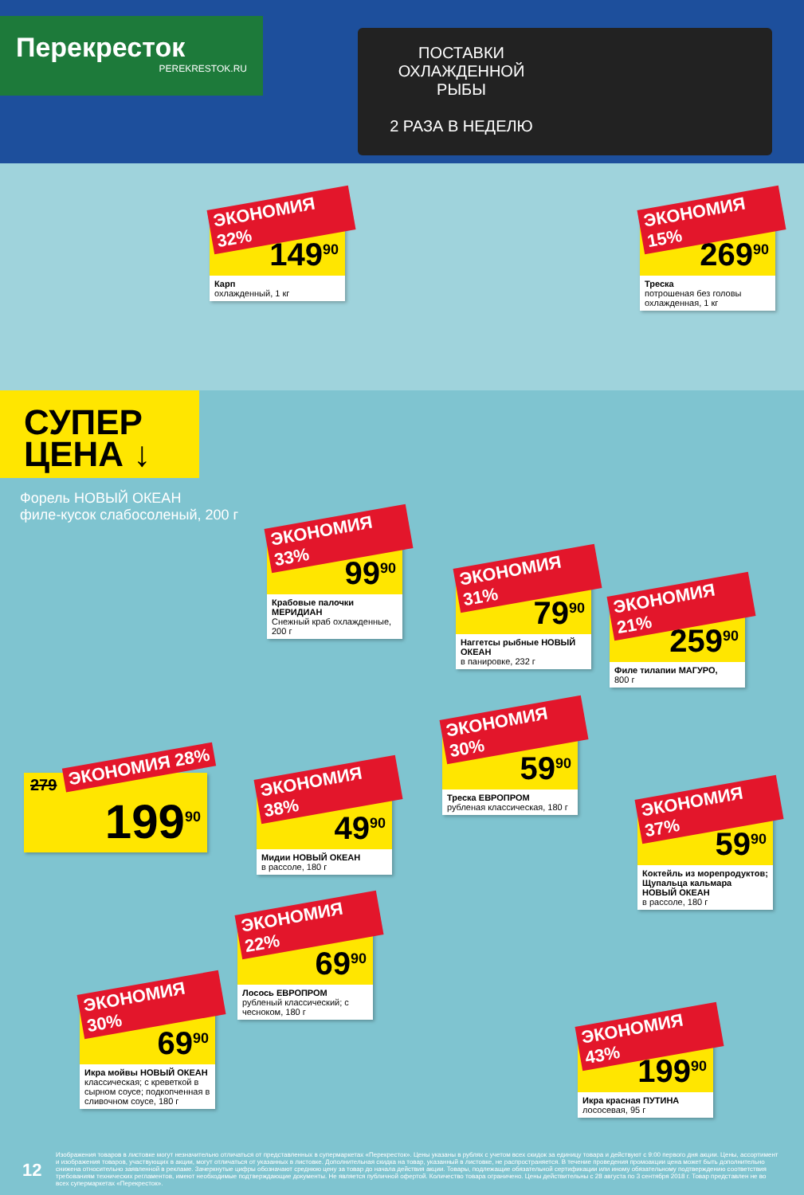Перекресток
PEREKRESTOK.RU
ПОСТАВКИ ОХЛАЖДЕННОЙ РЫБЫ
2 РАЗА В НЕДЕЛЮ
ЭКОНОМИЯ 32%
219
149<sup>90</sup>
Карп
охлажденный, 1 кг
ЭКОНОМИЯ 15%
319
269<sup>90</sup>
Треска
потрошеная без головы охлажденная, 1 кг
СУПЕР
ЦЕНА ↓
Форель НОВЫЙ ОКЕАН
филе-кусок слабосоленый, 200 г
ЭКОНОМИЯ 28%
279
199<sup>90</sup>
ЭКОНОМИЯ 33%
149
99<sup>90</sup>
Крабовые палочки МЕРИДИАН
Снежный краб охлажденные, 200 г
ЭКОНОМИЯ 31%
115
79<sup>90</sup>
Наггетсы рыбные НОВЫЙ ОКЕАН
в панировке, 232 г
ЭКОНОМИЯ 21%
329
259<sup>90</sup>
Филе тилапии МАГУРО,
800 г
ЭКОНОМИЯ 30%
85<sup>90</sup>
59<sup>90</sup>
Треска ЕВРОПРОМ
рубленая классическая, 180 г
ЭКОНОМИЯ 38%
79<sup>90</sup>
49<sup>90</sup>
Мидии НОВЫЙ ОКЕАН
в рассоле, 180 г
ЭКОНОМИЯ 37%
95
59<sup>90</sup>
Коктейль из морепродуктов; Щупальца кальмара НОВЫЙ ОКЕАН
в рассоле, 180 г
ЭКОНОМИЯ 22%
89<sup>90</sup>
69<sup>90</sup>
Лосось ЕВРОПРОМ
рубленый классический; с чесноком, 180 г
ЭКОНОМИЯ 30%
99<sup>90</sup>
69<sup>90</sup>
Икра мойвы НОВЫЙ ОКЕАН
классическая; с креветкой в сырном соусе; подкопченная в сливочном соусе, 180 г
ЭКОНОМИЯ 43%
349
199<sup>90</sup>
Икра красная ПУТИНА
лососевая, 95 г
12
Изображения товаров в листовке могут незначительно отличаться от представленных в супермаркетах «Перекресток». Цены указаны в рублях с учетом всех скидок за единицу товара и действуют с 9:00 первого дня акции. Цены, ассортимент и изображения товаров, участвующих в акции, могут отличаться от указанных в листовке. Дополнительная скидка на товар, указанный в листовке, не распространяется. В течение проведения промоакции цена может быть дополнительно снижена относительно заявленной в рекламе. Зачеркнутые цифры обозначают среднюю цену за товар до начала действия акции. Товары, подлежащие обязательной сертификации или иному обязательному подтверждению соответствия требованиям технических регламентов, имеют необходимые подтверждающие документы. Не является публичной офертой. Количество товара ограничено. Цены действительны с 28 августа по 3 сентября 2018 г. Товар представлен не во всех супермаркетах «Перекресток».